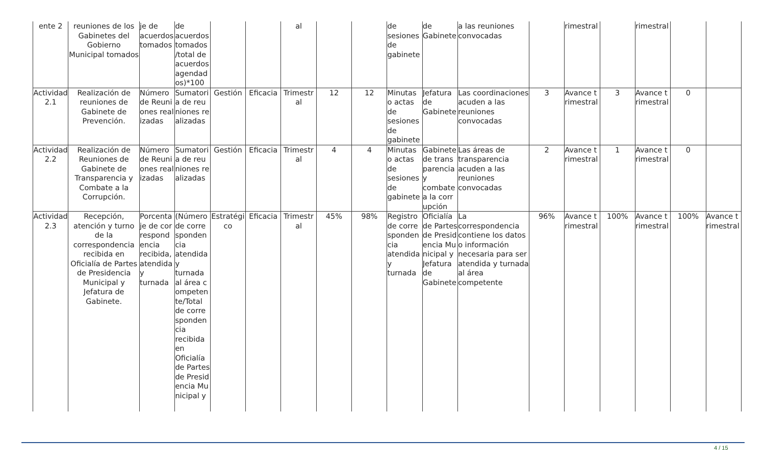| ente 2 | reuniones de los Gabinetes del Gobierno Municipal tomados | je de acuerdos tomados | de acuerdos tomados /total de acuerdos agendad os)*100 | | | al | | | de sesiones de gabinete | de Gabinete | a las reuniones convocadas | | rimestral | | rimestral | | |
| Actividad 2.1 | Realización de reuniones de Gabinete de Prevención. | Número de Reuni ones real izadas | Sumatori a de reu niones re alizadas | Gestión | Eficacia | Trimestr al | 12 | 12 | Minutas o actas de sesiones de gabinete | Jefatura de Gabinete | Las coordinaciones acuden a las reuniones convocadas | 3 | Avance t rimestral | 3 | Avance t rimestral | 0 | |
| Actividad 2.2 | Realización de Reuniones de Gabinete de Transparencia y Combate a la Corrupción. | Número de Reuni ones real izadas | Sumatori a de reu niones re alizadas | Gestión | Eficacia | Trimestr al | 4 | 4 | Minutas o actas de sesiones de gabinete | Gabinete de trans parencia y combate a la corr upción | Las áreas de transparencia acuden a las reuniones convocadas | 2 | Avance t rimestral | 1 | Avance t rimestral | 0 | |
| Actividad 2.3 | Recepción, atención y turno de la correspondencia recibida en Oficialía de Partes de Presidencia Municipal y Jefatura de Gabinete. | Porcenta je de cor respond encia recibida, atendida y turnada | (Número de corre sponden cia atendida y turnada al área c ompeten te/Total de corre sponden cia recibida en Oficialía de Partes de Presid encia Mu nicipal y | Estratégi co | Eficacia | Trimestr al | 45% | 98% | Registro de corre sponden cia atendida y turnada | Oficialía de Partes de Presid encia Mu nicipal y Jefatura de Gabinete | La correspondencia contiene los datos o información necesaria para ser atendida y turnada al área competente | 96% | Avance t rimestral | 100% | Avance t rimestral | 100% | Avance t rimestral |
4 / 15